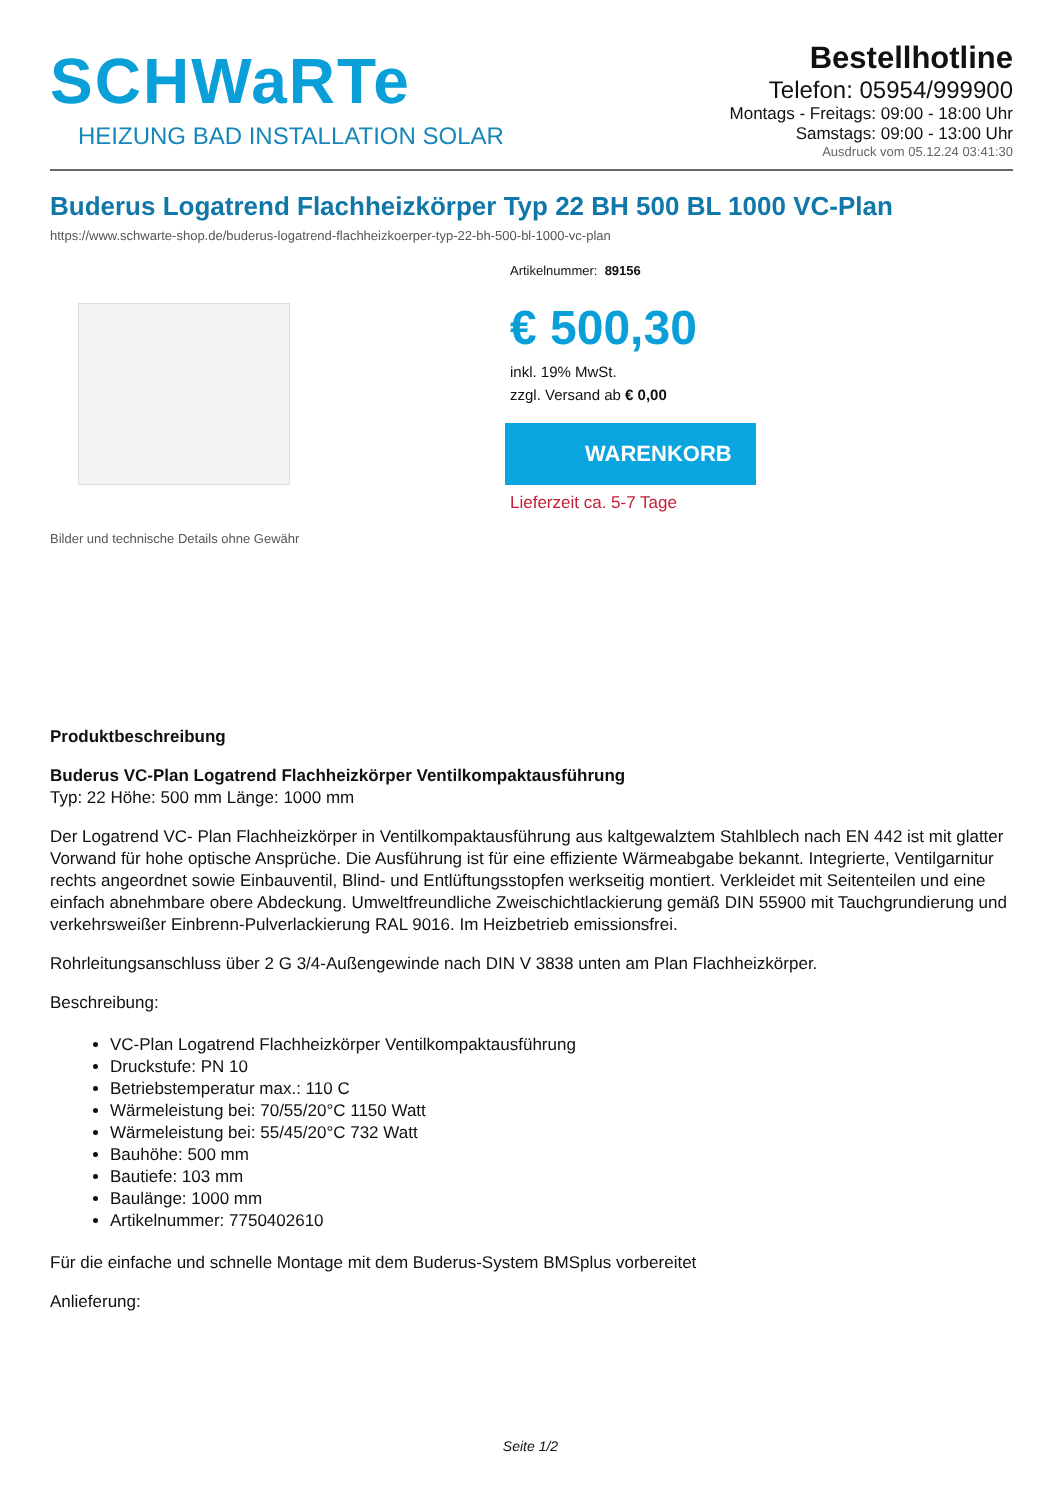SCHWaRTe
HEIZUNG BAD INSTALLATION SOLAR
Bestellhotline
Telefon: 05954/999900
Montags - Freitags: 09:00 - 18:00 Uhr
Samstags: 09:00 - 13:00 Uhr
Ausdruck vom 05.12.24 03:41:30
Buderus Logatrend Flachheizkörper Typ 22 BH 500 BL 1000 VC-Plan
https://www.schwarte-shop.de/buderus-logatrend-flachheizkoerper-typ-22-bh-500-bl-1000-vc-plan
Bilder und technische Details ohne Gewähr
Artikelnummer: 89156
€ 500,30
inkl. 19% MwSt.
zzgl. Versand ab € 0,00
WARENKORB
Lieferzeit ca. 5-7 Tage
Produktbeschreibung
Buderus VC-Plan Logatrend Flachheizkörper Ventilkompaktausführung
Typ: 22 Höhe: 500 mm Länge: 1000 mm
Der Logatrend VC- Plan Flachheizkörper in Ventilkompaktausführung aus kaltgewalztem Stahlblech nach EN 442 ist mit glatter Vorwand für hohe optische Ansprüche. Die Ausführung ist für eine effiziente Wärmeabgabe bekannt. Integrierte, Ventilgarnitur rechts angeordnet sowie Einbauventil, Blind- und Entlüftungsstopfen werkseitig montiert. Verkleidet mit Seitenteilen und eine einfach abnehmbare obere Abdeckung. Umweltfreundliche Zweischichtlackierung gemäß DIN 55900 mit Tauchgrundierung und verkehrsweißer Einbrenn-Pulverlackierung RAL 9016. Im Heizbetrieb emissionsfrei.
Rohrleitungsanschluss über 2 G 3/4-Außengewinde nach DIN V 3838 unten am Plan Flachheizkörper.
Beschreibung:
VC-Plan Logatrend Flachheizkörper Ventilkompaktausführung
Druckstufe: PN 10
Betriebstemperatur max.: 110 C
Wärmeleistung bei: 70/55/20°C 1150 Watt
Wärmeleistung bei: 55/45/20°C 732 Watt
Bauhöhe: 500 mm
Bautiefe: 103 mm
Baulänge: 1000 mm
Artikelnummer: 7750402610
Für die einfache und schnelle Montage mit dem Buderus-System BMSplus vorbereitet
Anlieferung:
Seite 1/2